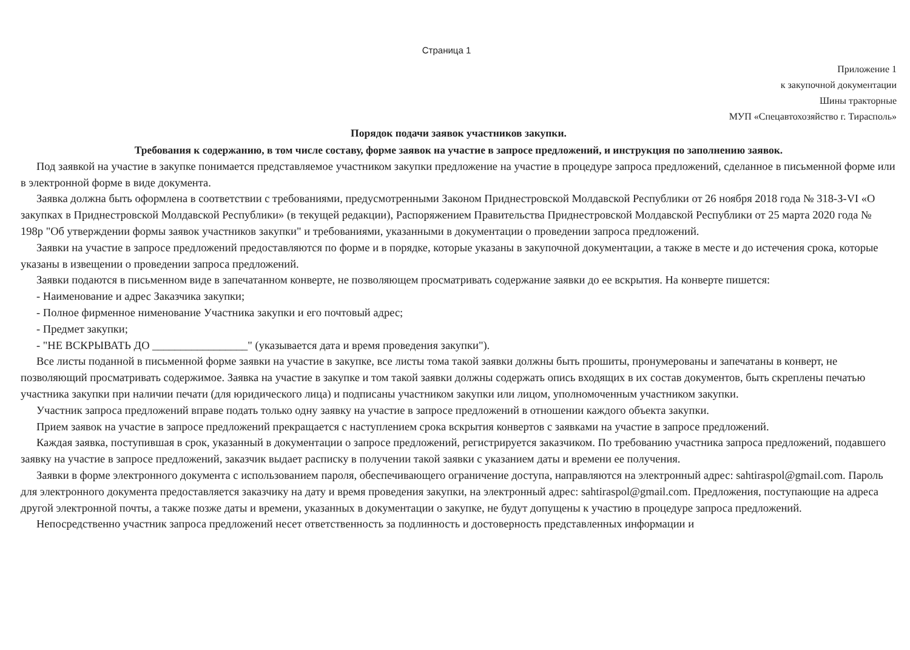Страница 1
Приложение 1
к закупочной документации
Шины тракторные
МУП «Спецавтохозяйство г. Тирасполь»
Порядок подачи заявок участников закупки.
Требования к содержанию, в том числе составу, форме заявок на участие в запросе предложений, и инструкция по заполнению заявок.
Под заявкой на участие в закупке понимается представляемое участником закупки предложение на участие в процедуре запроса предложений, сделанное в письменной форме или в электронной форме в виде документа.
Заявка должна быть оформлена в соответствии с требованиями, предусмотренными Законом Приднестровской Молдавской Республики от 26 ноября 2018 года № 318-З-VI «О закупках в Приднестровской Молдавской Республики» (в текущей редакции), Распоряжением Правительства Приднестровской Молдавской Республики от 25 марта 2020 года № 198р "Об утверждении формы заявок участников закупки" и требованиями, указанными в документации о проведении запроса предложений.
Заявки на участие в запросе предложений предоставляются по форме и в порядке, которые указаны в закупочной документации, а также в месте и до истечения срока, которые указаны в извещении о проведении запроса предложений.
Заявки подаются в письменном виде в запечатанном конверте, не позволяющем просматривать содержание заявки до ее вскрытия. На конверте пишется:
- Наименование и адрес Заказчика закупки;
- Полное фирменное нименование Участника закупки и его почтовый адрес;
- Предмет закупки;
- "НЕ ВСКРЫВАТЬ ДО _________________" (указывается дата и время проведения закупки").
Все листы поданной в письменной форме заявки на участие в закупке, все листы тома такой заявки должны быть прошиты, пронумерованы и запечатаны в конверт, не позволяющий просматривать содержимое. Заявка на участие в закупке и том такой заявки должны содержать опись входящих в их состав документов, быть скреплены печатью участника закупки при наличии печати (для юридического лица) и подписаны участником закупки или лицом, уполномоченным участником закупки.
Участник запроса предложений вправе подать только одну заявку на участие в запросе предложений в отношении каждого объекта закупки.
Прием заявок на участие в запросе предложений прекращается с наступлением срока вскрытия конвертов с заявками на участие в запросе предложений.
Каждая заявка, поступившая в срок, указанный в документации о запросе предложений, регистрируется заказчиком. По требованию участника запроса предложений, подавшего заявку на участие в запросе предложений, заказчик выдает расписку в получении такой заявки с указанием даты и времени ее получения.
Заявки в форме электронного документа с использованием пароля, обеспечивающего ограничение доступа, направляются на электронный адрес: sahtiraspol@gmail.com. Пароль для электронного документа предоставляется заказчику на дату и время проведения закупки, на электронный адрес: sahtiraspol@gmail.com. Предложения, поступающие на адреса другой электронной почты, а также позже даты и времени, указанных в документации о закупке, не будут допущены к участию в процедуре запроса предложений.
Непосредственно участник запроса предложений несет ответственность за подлинность и достоверность представленных информации и